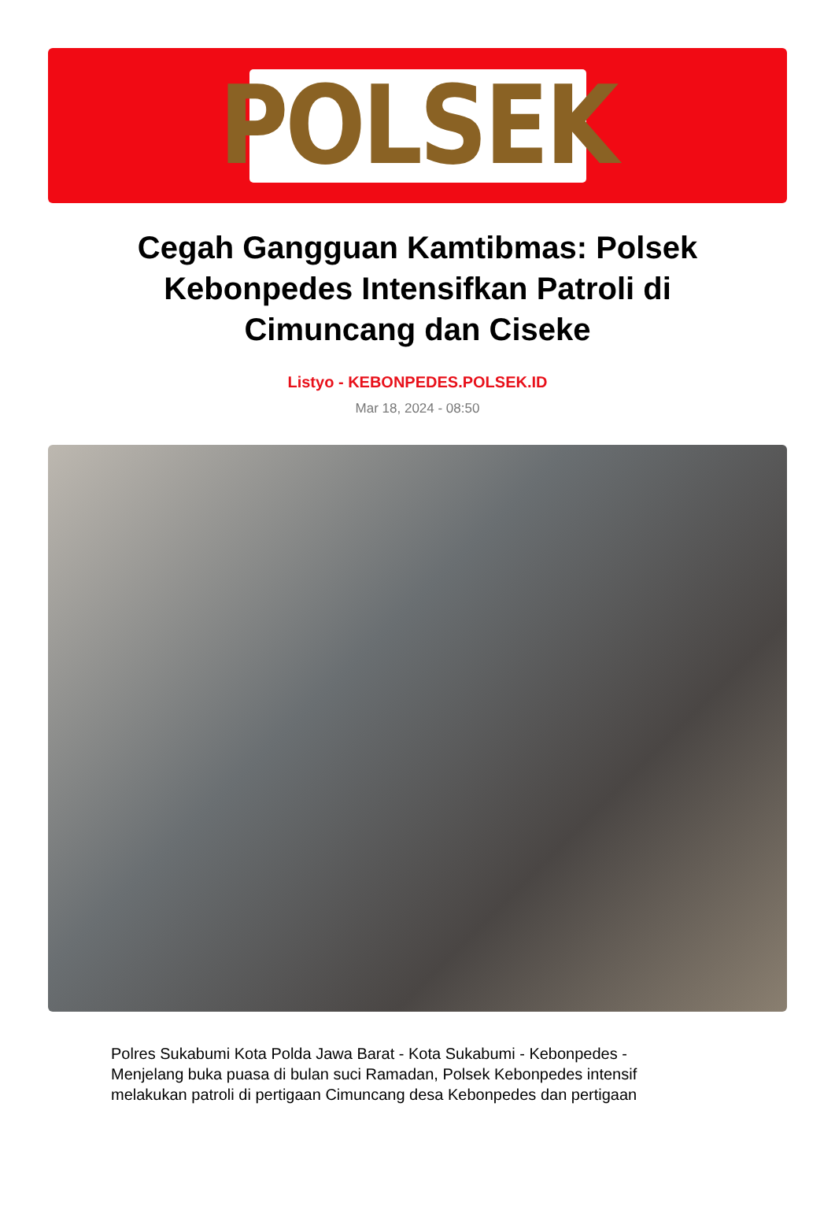POLSEK
Cegah Gangguan Kamtibmas: Polsek Kebonpedes Intensifkan Patroli di Cimuncang dan Ciseke
Listyo - KEBONPEDES.POLSEK.ID
Mar 18, 2024 - 08:50
Polres Sukabumi Kota Polda Jawa Barat - Kota Sukabumi - Kebonpedes - Menjelang buka puasa di bulan suci Ramadan, Polsek Kebonpedes intensif melakukan patroli di pertigaan Cimuncang desa Kebonpedes dan pertigaan